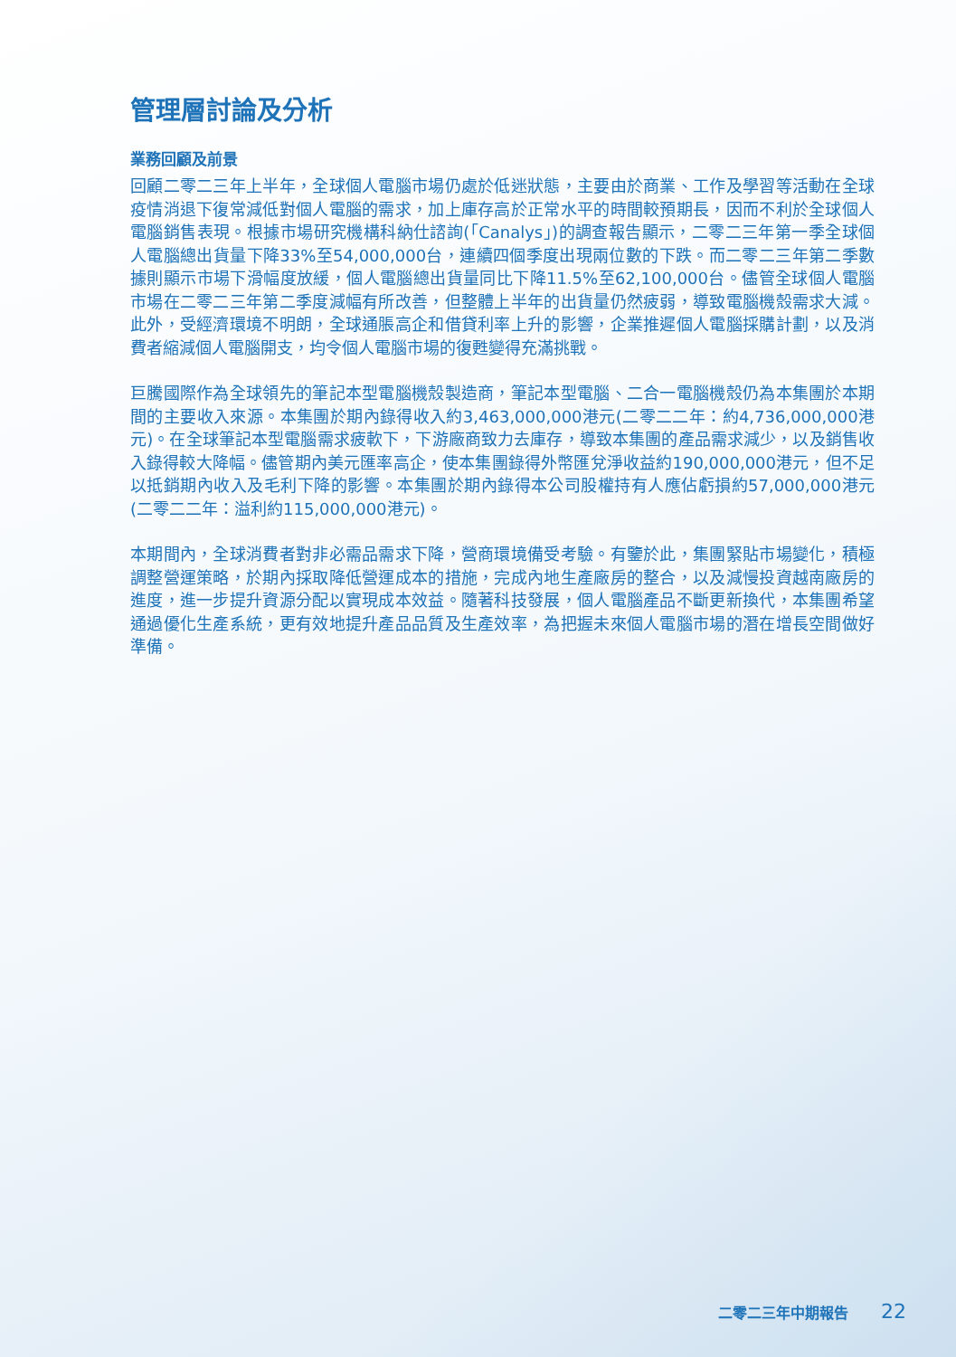管理層討論及分析
業務回顧及前景
回顧二零二三年上半年，全球個人電腦市場仍處於低迷狀態，主要由於商業、工作及學習等活動在全球疫情消退下復常減低對個人電腦的需求，加上庫存高於正常水平的時間較預期長，因而不利於全球個人電腦銷售表現。根據市場研究機構科納仕諮詢(「Canalys」)的調查報告顯示，二零二三年第一季全球個人電腦總出貨量下降33%至54,000,000台，連續四個季度出現兩位數的下跌。而二零二三年第二季數據則顯示市場下滑幅度放緩，個人電腦總出貨量同比下降11.5%至62,100,000台。儘管全球個人電腦市場在二零二三年第二季度減幅有所改善，但整體上半年的出貨量仍然疲弱，導致電腦機殼需求大減。此外，受經濟環境不明朗，全球通脹高企和借貸利率上升的影響，企業推遲個人電腦採購計劃，以及消費者縮減個人電腦開支，均令個人電腦市場的復甦變得充滿挑戰。
巨騰國際作為全球領先的筆記本型電腦機殼製造商，筆記本型電腦、二合一電腦機殼仍為本集團於本期間的主要收入來源。本集團於期內錄得收入約3,463,000,000港元(二零二二年：約4,736,000,000港元)。在全球筆記本型電腦需求疲軟下，下游廠商致力去庫存，導致本集團的產品需求減少，以及銷售收入錄得較大降幅。儘管期內美元匯率高企，使本集團錄得外幣匯兌淨收益約190,000,000港元，但不足以抵銷期內收入及毛利下降的影響。本集團於期內錄得本公司股權持有人應佔虧損約57,000,000港元(二零二二年：溢利約115,000,000港元)。
本期間內，全球消費者對非必需品需求下降，營商環境備受考驗。有鑒於此，集團緊貼市場變化，積極調整營運策略，於期內採取降低營運成本的措施，完成內地生產廠房的整合，以及減慢投資越南廠房的進度，進一步提升資源分配以實現成本效益。隨著科技發展，個人電腦產品不斷更新換代，本集團希望通過優化生產系統，更有效地提升產品品質及生產效率，為把握未來個人電腦市場的潛在增長空間做好準備。
二零二三年中期報告 22